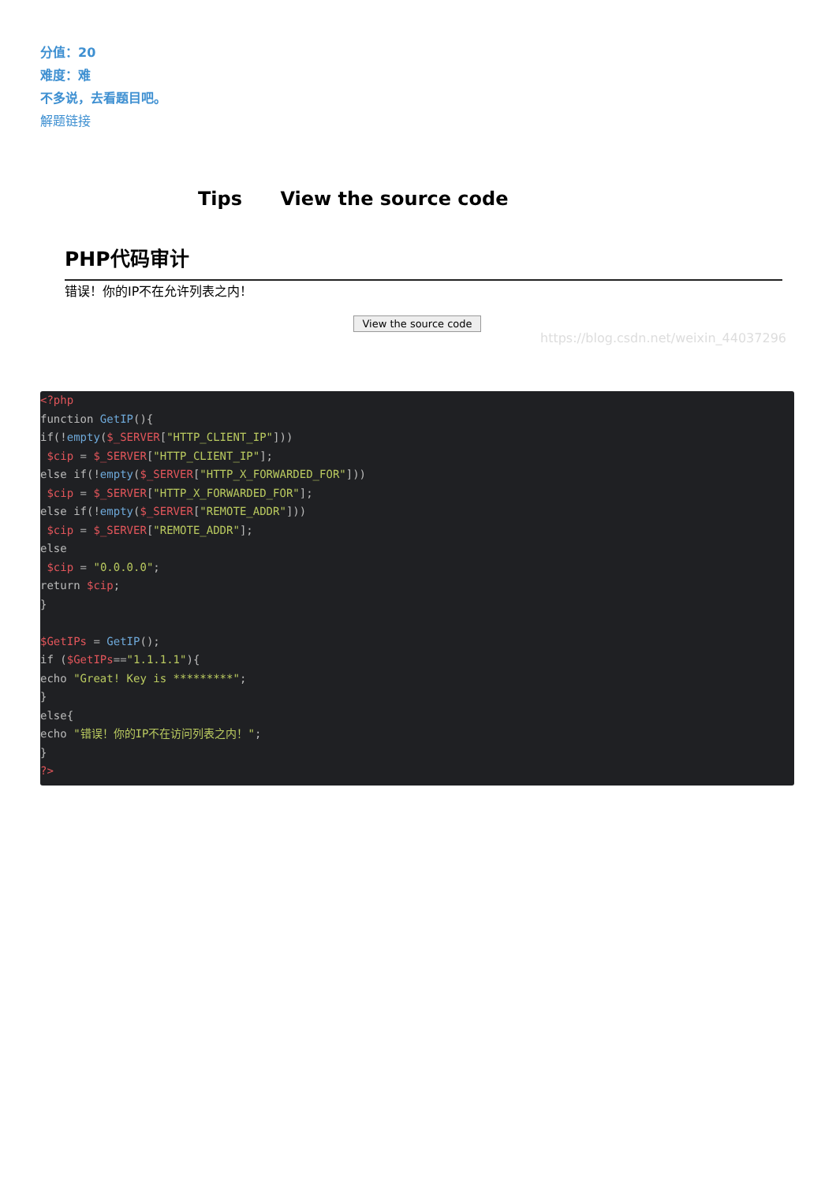分值：20
难度：难
不多说，去看题目吧。
解题链接
Tips View the source code
PHP代码审计
错误！你的IP不在允许列表之内！
View the source code
https://blog.csdn.net/weixin_44037296
<?php
function GetIP(){
if(!empty($_SERVER["HTTP_CLIENT_IP"]))
 $cip = $_SERVER["HTTP_CLIENT_IP"];
else if(!empty($_SERVER["HTTP_X_FORWARDED_FOR"]))
 $cip = $_SERVER["HTTP_X_FORWARDED_FOR"];
else if(!empty($_SERVER["REMOTE_ADDR"]))
 $cip = $_SERVER["REMOTE_ADDR"];
else
 $cip = "0.0.0.0";
return $cip;
}

$GetIPs = GetIP();
if ($GetIPs=="1.1.1.1"){
echo "Great! Key is *********";
}
else{
echo "错误！你的IP不在访问列表之内！";
}
?>